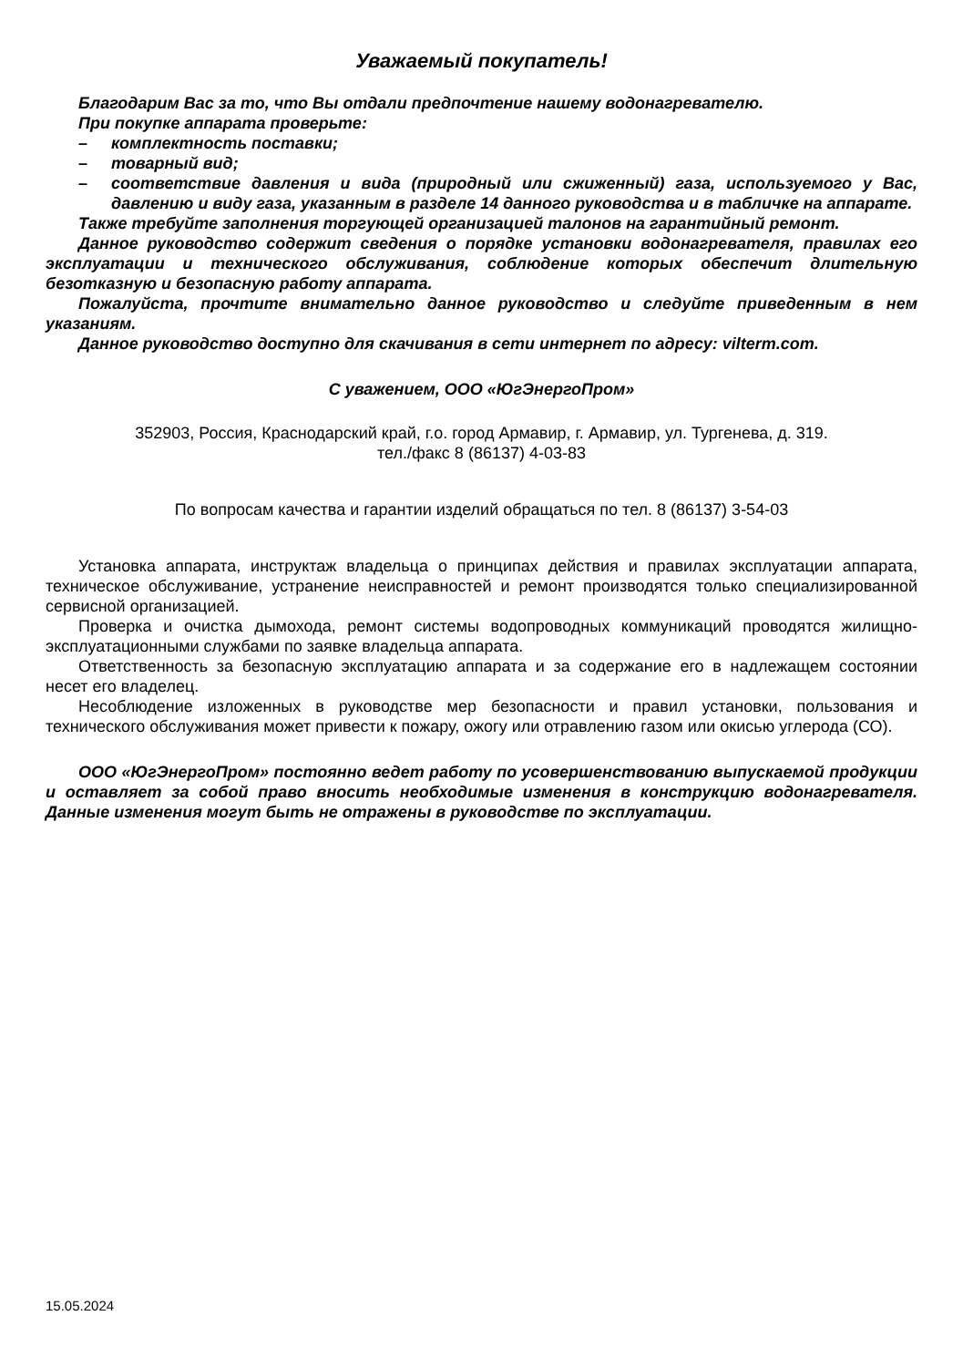Уважаемый покупатель!
Благодарим Вас за то, что Вы отдали предпочтение нашему водонагревателю.
При покупке аппарата проверьте:
– комплектность поставки;
– товарный вид;
– соответствие давления и вида (природный или сжиженный) газа, используемого у Вас, давлению и виду газа, указанным в разделе 14 данного руководства и в табличке на аппарате.
Также требуйте заполнения торгующей организацией талонов на гарантийный ремонт.
Данное руководство содержит сведения о порядке установки водонагревателя, правилах его эксплуатации и технического обслуживания, соблюдение которых обеспечит длительную безотказную и безопасную работу аппарата.
Пожалуйста, прочтите внимательно данное руководство и следуйте приведенным в нем указаниям.
Данное руководство доступно для скачивания в сети интернет по адресу: vilterm.com.
С уважением, ООО «ЮгЭнергоПром»
352903, Россия, Краснодарский край, г.о. город Армавир, г. Армавир, ул. Тургенева, д. 319.
тел./факс 8 (86137) 4-03-83
По вопросам качества и гарантии изделий обращаться по тел. 8 (86137) 3-54-03
Установка аппарата, инструктаж владельца о принципах действия и правилах эксплуатации аппарата, техническое обслуживание, устранение неисправностей и ремонт производятся только специализированной сервисной организацией.
Проверка и очистка дымохода, ремонт системы водопроводных коммуникаций проводятся жилищно-эксплуатационными службами по заявке владельца аппарата.
Ответственность за безопасную эксплуатацию аппарата и за содержание его в надлежащем состоянии несет его владелец.
Несоблюдение изложенных в руководстве мер безопасности и правил установки, пользования и технического обслуживания может привести к пожару, ожогу или отравлению газом или окисью углерода (СО).
ООО «ЮгЭнергоПром» постоянно ведет работу по усовершенствованию выпускаемой продукции и оставляет за собой право вносить необходимые изменения в конструкцию водонагревателя. Данные изменения могут быть не отражены в руководстве по эксплуатации.
15.05.2024